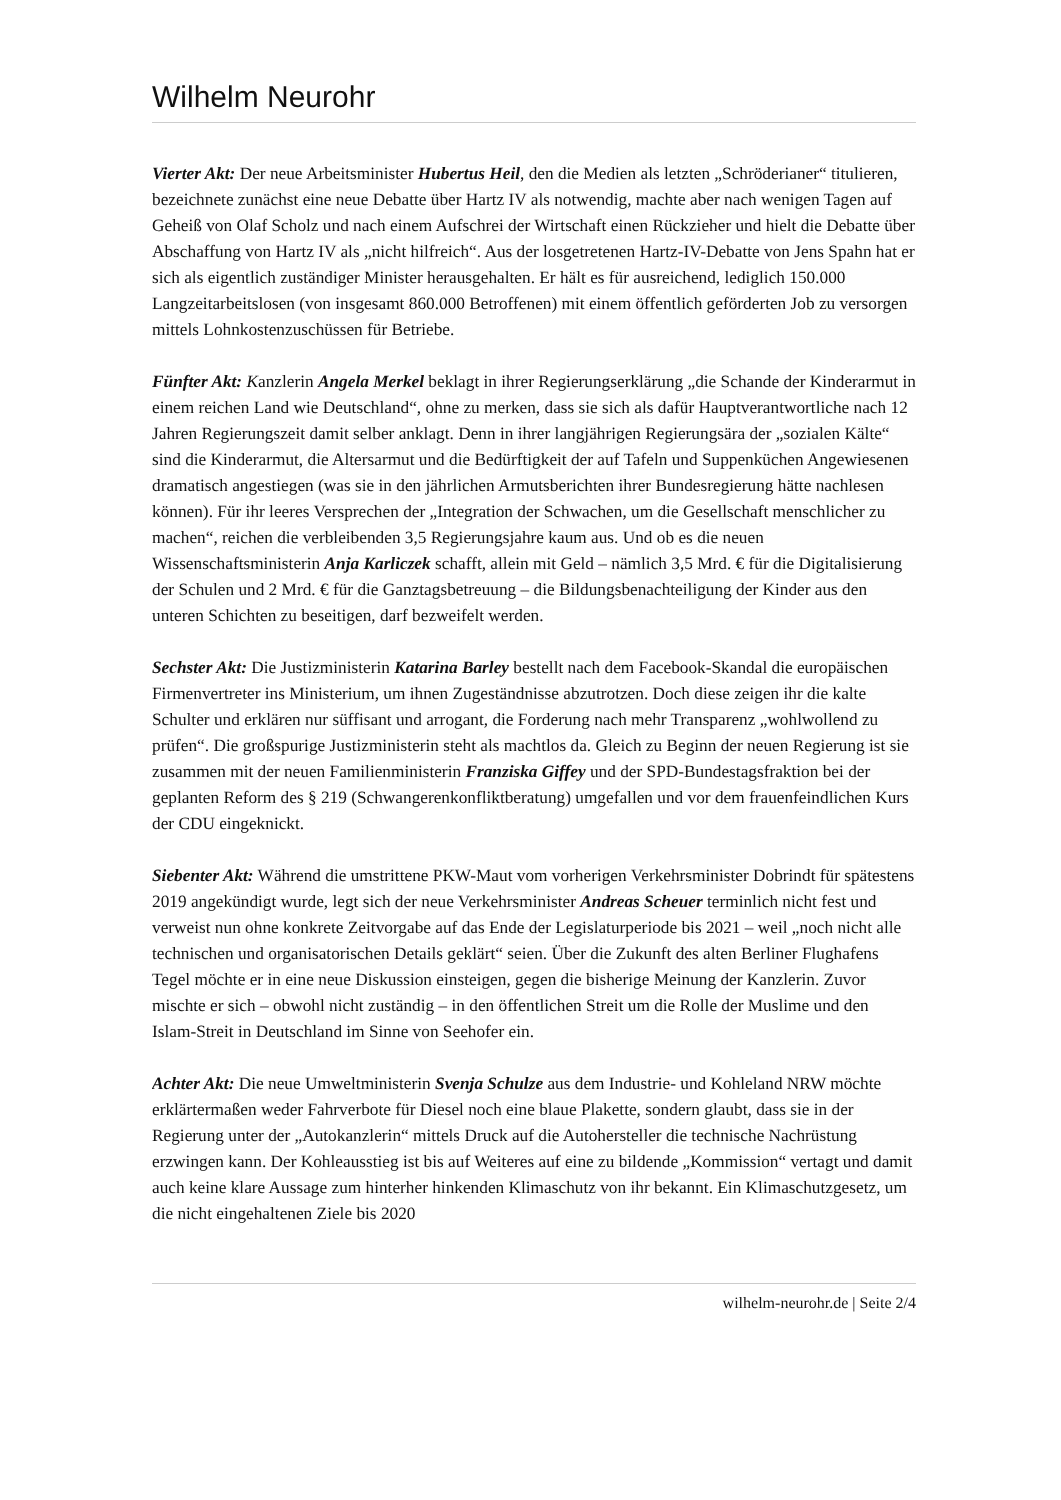Wilhelm Neurohr
Vierter Akt: Der neue Arbeitsminister Hubertus Heil, den die Medien als letzten „Schröderianer“ titulieren, bezeichnete zunächst eine neue Debatte über Hartz IV als notwendig, machte aber nach wenigen Tagen auf Geheiß von Olaf Scholz und nach einem Aufschrei der Wirtschaft einen Rückzieher und hielt die Debatte über Abschaffung von Hartz IV als „nicht hilfreich“. Aus der losgetretenen Hartz-IV-Debatte von Jens Spahn hat er sich als eigentlich zuständiger Minister herausgehalten. Er hält es für ausreichend, lediglich 150.000 Langzeitarbeitslosen (von insgesamt 860.000 Betroffenen) mit einem öffentlich geförderten Job zu versorgen mittels Lohnkostenzuschüssen für Betriebe.
Fünfter Akt: Kanzlerin Angela Merkel beklagt in ihrer Regierungserklärung „die Schande der Kinderarmut in einem reichen Land wie Deutschland“, ohne zu merken, dass sie sich als dafür Hauptverantwortliche nach 12 Jahren Regierungszeit damit selber anklagt. Denn in ihrer langjährigen Regierungsära der „sozialen Kälte“ sind die Kinderarmut, die Altersarmut und die Bedürftigkeit der auf Tafeln und Suppenküchen Angewiesenen dramatisch angestiegen (was sie in den jährlichen Armutsberichten ihrer Bundesregierung hätte nachlesen können). Für ihr leeres Versprechen der „Integration der Schwachen, um die Gesellschaft menschlicher zu machen“, reichen die verbleibenden 3,5 Regierungsjahre kaum aus. Und ob es die neuen Wissenschaftsministerin Anja Karliczek schafft, allein mit Geld – nämlich 3,5 Mrd. € für die Digitalisierung der Schulen und 2 Mrd. € für die Ganztagsbetreuung – die Bildungsbenachteiligung der Kinder aus den unteren Schichten zu beseitigen, darf bezweifelt werden.
Sechster Akt: Die Justizministerin Katarina Barley bestellt nach dem Facebook-Skandal die europäischen Firmenvertreter ins Ministerium, um ihnen Zugeständnisse abzutrotzen. Doch diese zeigen ihr die kalte Schulter und erklären nur süffisant und arrogant, die Forderung nach mehr Transparenz „wohlwollend zu prüfen“. Die großspurige Justizministerin steht als machtlos da. Gleich zu Beginn der neuen Regierung ist sie zusammen mit der neuen Familienministerin Franziska Giffey und der SPD-Bundestagsfraktion bei der geplanten Reform des § 219 (Schwangerenkonfliktberatung) umgefallen und vor dem frauenfeindlichen Kurs der CDU eingeknickt.
Siebenter Akt: Während die umstrittene PKW-Maut vom vorherigen Verkehrsminister Dobrindt für spätestens 2019 angekündigt wurde, legt sich der neue Verkehrsminister Andreas Scheuer terminlich nicht fest und verweist nun ohne konkrete Zeitvorgabe auf das Ende der Legislaturperiode bis 2021 – weil „noch nicht alle technischen und organisatorischen Details geklärt“ seien. Über die Zukunft des alten Berliner Flughafens Tegel möchte er in eine neue Diskussion einsteigen, gegen die bisherige Meinung der Kanzlerin. Zuvor mischte er sich – obwohl nicht zuständig – in den öffentlichen Streit um die Rolle der Muslime und den Islam-Streit in Deutschland im Sinne von Seehofer ein.
Achter Akt: Die neue Umweltministerin Svenja Schulze aus dem Industrie- und Kohleland NRW möchte erklärtermaßen weder Fahrverbote für Diesel noch eine blaue Plakette, sondern glaubt, dass sie in der Regierung unter der „Autokanzlerin“ mittels Druck auf die Autohersteller die technische Nachrüstung erzwingen kann. Der Kohleausstieg ist bis auf Weiteres auf eine zu bildende „Kommission“ vertagt und damit auch keine klare Aussage zum hinterher hinkenden Klimaschutz von ihr bekannt. Ein Klimaschutzgesetz, um die nicht eingehaltenen Ziele bis 2020
wilhelm-neurohr.de | Seite 2/4